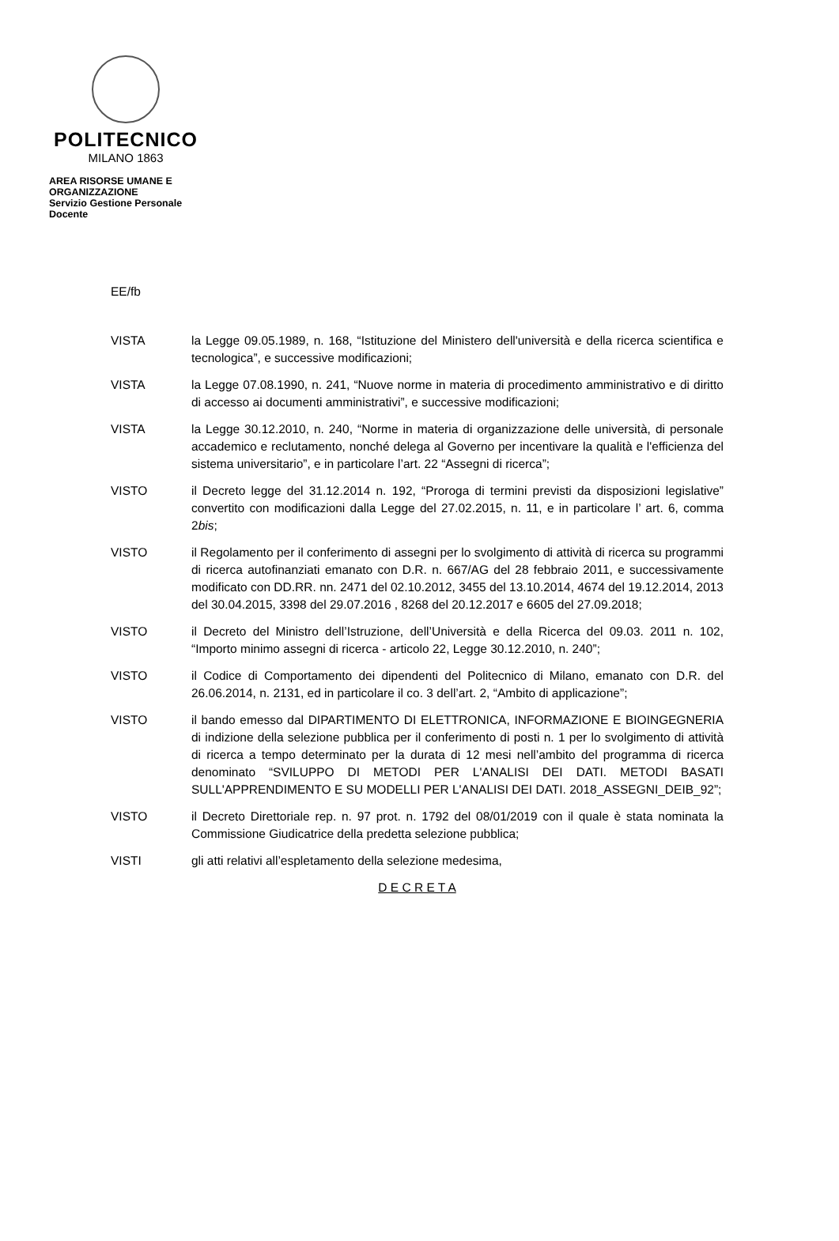POLITECNICO
MILANO 1863
AREA RISORSE UMANE E ORGANIZZAZIONE
Servizio Gestione Personale Docente
EE/fb
VISTA la Legge 09.05.1989, n. 168, “Istituzione del Ministero dell'università e della ricerca scientifica e tecnologica”, e successive modificazioni;
VISTA la Legge 07.08.1990, n. 241, “Nuove norme in materia di procedimento amministrativo e di diritto di accesso ai documenti amministrativi”, e successive modificazioni;
VISTA la Legge 30.12.2010, n. 240, “Norme in materia di organizzazione delle università, di personale accademico e reclutamento, nonché delega al Governo per incentivare la qualità e l'efficienza del sistema universitario”, e in particolare l’art. 22 “Assegni di ricerca”;
VISTO il Decreto legge del 31.12.2014 n. 192, “Proroga di termini previsti da disposizioni legislative” convertito con modificazioni dalla Legge del 27.02.2015, n. 11, e in particolare l’ art. 6, comma 2bis;
VISTO il Regolamento per il conferimento di assegni per lo svolgimento di attività di ricerca su programmi di ricerca autofinanziati emanato con D.R. n. 667/AG del 28 febbraio 2011, e successivamente modificato con DD.RR. nn. 2471 del 02.10.2012, 3455 del 13.10.2014, 4674 del 19.12.2014, 2013 del 30.04.2015, 3398 del 29.07.2016 , 8268 del 20.12.2017 e 6605 del 27.09.2018;
VISTO il Decreto del Ministro dell’Istruzione, dell’Università e della Ricerca del 09.03. 2011 n. 102, “Importo minimo assegni di ricerca - articolo 22, Legge 30.12.2010, n. 240”;
VISTO il Codice di Comportamento dei dipendenti del Politecnico di Milano, emanato con D.R. del 26.06.2014, n. 2131, ed in particolare il co. 3 dell’art. 2, “Ambito di applicazione”;
VISTO il bando emesso dal DIPARTIMENTO DI ELETTRONICA, INFORMAZIONE E BIOINGEGNERIA di indizione della selezione pubblica per il conferimento di posti n. 1 per lo svolgimento di attività di ricerca a tempo determinato per la durata di 12 mesi nell’ambito del programma di ricerca denominato “SVILUPPO DI METODI PER L'ANALISI DEI DATI. METODI BASATI SULL'APPRENDIMENTO E SU MODELLI PER L'ANALISI DEI DATI. 2018_ASSEGNI_DEIB_92”;
VISTO il Decreto Direttoriale rep. n. 97 prot. n. 1792 del 08/01/2019 con il quale è stata nominata la Commissione Giudicatrice della predetta selezione pubblica;
VISTI gli atti relativi all’espletamento della selezione medesima,
D E C R E T A